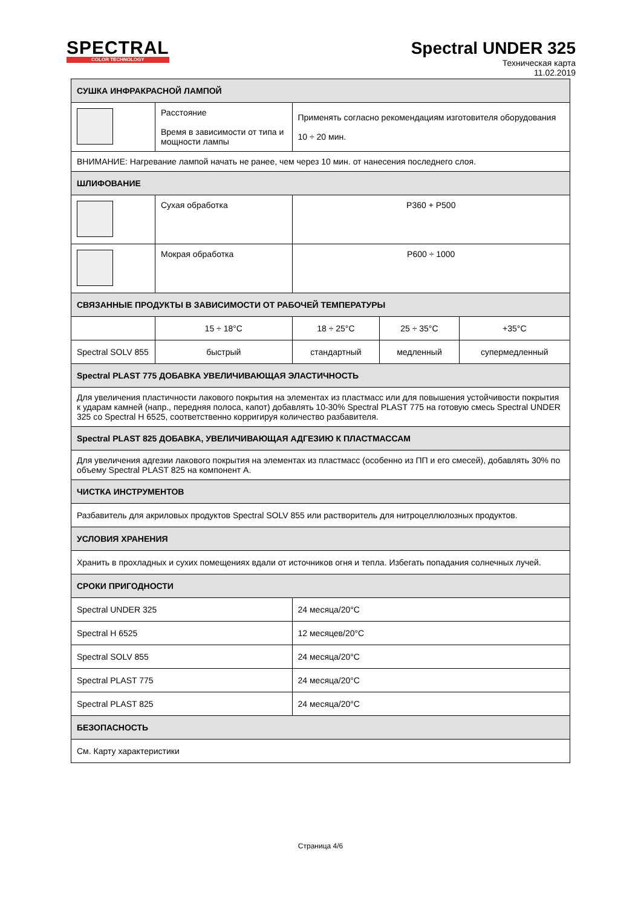SPECTRAL
COLOR TECHNOLOGY
Spectral UNDER 325
Техническая карта
11.02.2019
| СУШКА ИНФРАКРАСНОЙ ЛАМПОЙ | | | | |
| --- | --- | --- | --- | --- |
| | Расстояние Время в зависимости от типа и мощности лампы | Применять согласно рекомендациям изготовителя оборудования 10 ÷ 20 мин. | | |
| ВНИМАНИЕ: Нагревание лампой начать не ранее, чем через 10 мин. от нанесения последнего слоя. | | | | |
| ШЛИФОВАНИЕ | | | | |
| | Сухая обработка | P360 + P500 | | |
| | Мокрая обработка | P600 ÷ 1000 | | |
| СВЯЗАННЫЕ ПРОДУКТЫ В ЗАВИСИМОСТИ ОТ РАБОЧЕЙ ТЕМПЕРАТУРЫ | | | | |
| | 15 ÷ 18°C | 18 ÷ 25°C | 25 ÷ 35°C | +35°C |
| Spectral SOLV 855 | быстрый | стандартный | медленный | супермедленный |
| Spectral PLAST 775 ДОБАВКА УВЕЛИЧИВАЮЩАЯ ЭЛАСТИЧНОСТЬ | | | | |
| Для увеличения пластичности лакового покрытия на элементах из пластмасс или для повышения устойчивости покрытия к ударам камней (напр., передняя полоса, капот) добавлять 10-30% Spectral PLAST 775 на готовую смесь Spectral UNDER 325 со Spectral H 6525, соответственно корригируя количество разбавителя. | | | | |
| Spectral PLAST 825 ДОБАВКА, УВЕЛИЧИВАЮЩАЯ АДГЕЗИЮ К ПЛАСТМАССАМ | | | | |
| Для увеличения адгезии лакового покрытия на элементах из пластмасс (особенно из ПП и его смесей), добавлять 30% по объему Spectral PLAST 825 на компонент А. | | | | |
| ЧИСТКА ИНСТРУМЕНТОВ | | | | |
| Разбавитель для акриловых продуктов Spectral SOLV 855 или растворитель для нитроцеллюлозных продуктов. | | | | |
| УСЛОВИЯ ХРАНЕНИЯ | | | | |
| Хранить в прохладных и сухих помещениях вдали от источников огня и тепла. Избегать попадания солнечных лучей. | | | | |
| СРОКИ ПРИГОДНОСТИ | | | | |
| Spectral UNDER 325 | | 24 месяца/20°C | | |
| Spectral H 6525 | | 12 месяцев/20°C | | |
| Spectral SOLV 855 | | 24 месяца/20°C | | |
| Spectral PLAST 775 | | 24 месяца/20°C | | |
| Spectral PLAST 825 | | 24 месяца/20°C | | |
| БЕЗОПАСНОСТЬ | | | | |
| См. Карту характеристики | | | | |
Страница 4/6